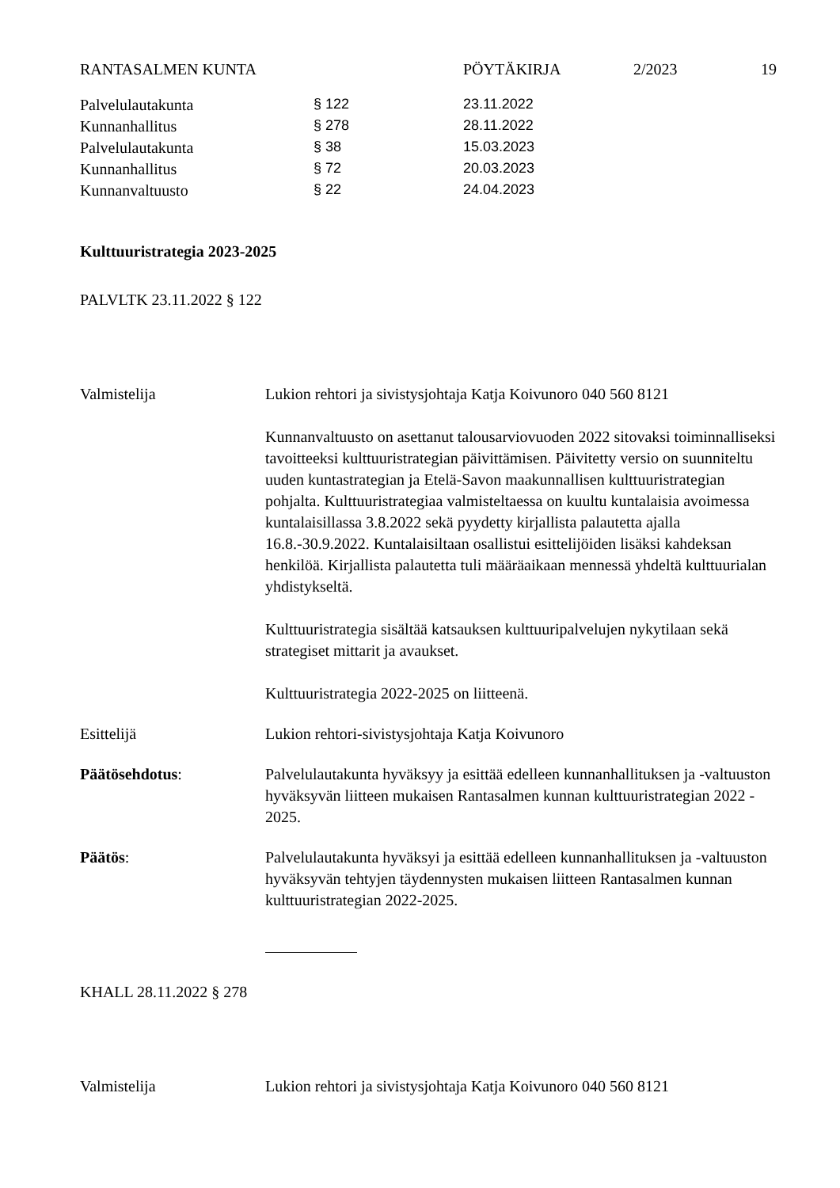RANTASALMEN KUNTA PÖYTÄKIRJA 2/2023 19
| Palvelulautakunta | § 122 | 23.11.2022 |
| Kunnanhallitus | § 278 | 28.11.2022 |
| Palvelulautakunta | § 38 | 15.03.2023 |
| Kunnanhallitus | § 72 | 20.03.2023 |
| Kunnanvaltuusto | § 22 | 24.04.2023 |
Kulttuuristrategia 2023-2025
PALVLTK 23.11.2022 § 122
Valmistelija Lukion rehtori ja sivistysjohtaja Katja Koivunoro 040 560 8121
Kunnanvaltuusto on asettanut talousarviovuoden 2022 sitovaksi toiminnalliseksi tavoitteeksi kulttuuristrategian päivittämisen. Päivitetty versio on suunniteltu uuden kuntastrategian ja Etelä-Savon maakunnallisen kulttuuristrategian pohjalta. Kulttuuristrategiaa valmisteltaessa on kuultu kuntalaisia avoimessa kuntalaisillassa 3.8.2022 sekä pyydetty kirjallista palautetta ajalla 16.8.-30.9.2022. Kuntalaisiltaan osallistui esittelijöiden lisäksi kahdeksan henkilöä. Kirjallista palautetta tuli määräaikaan mennessä yhdeltä kulttuurialan yhdistykseltä.
Kulttuuristrategia sisältää katsauksen kulttuuripalvelujen nykytilaan sekä strategiset mittarit ja avaukset.
Kulttuuristrategia 2022-2025 on liitteenä.
Esittelijä Lukion rehtori-sivistysjohtaja Katja Koivunoro
Päätösehdotus: Palvelulautakunta hyväksyy ja esittää edelleen kunnanhallituksen ja -valtuuston hyväksyvän liitteen mukaisen Rantasalmen kunnan kulttuuristrategian 2022 - 2025.
Päätös: Palvelulautakunta hyväksyi ja esittää edelleen kunnanhallituksen ja -valtuuston hyväksyvän tehtyjen täydennysten mukaisen liitteen Rantasalmen kunnan kulttuuristrategian 2022-2025.
KHALL 28.11.2022 § 278
Valmistelija Lukion rehtori ja sivistysjohtaja Katja Koivunoro 040 560 8121